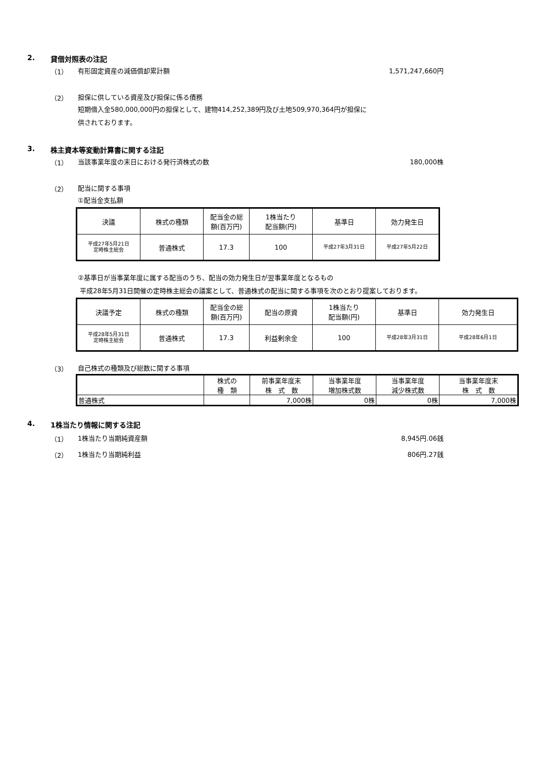2. 貸借対照表の注記
（1） 有形固定資産の減価償却累計額 1,571,247,660円
（2） 担保に供している資産及び担保に係る債務
短期借入金580,000,000円の担保として、建物414,252,389円及び土地509,970,364円が担保に
供されております。
3. 株主資本等変動計算書に関する注記
（1） 当該事業年度の末日における発行済株式の数 180,000株
（2） 配当に関する事項
①配当金支払額
| 決議 | 株式の種類 | 配当金の総 額(百万円) | 1株当たり 配当額(円) | 基準日 | 効力発生日 |
| 平成27年5月21日 定時株主総会 | 普通株式 | 17.3 | 100 | 平成27年3月31日 | 平成27年5月22日 |
②基準日が当事業年度に属する配当のうち、配当の効力発生日が翌事業年度となるもの
平成28年5月31日開催の定時株主総会の議案として、普通株式の配当に関する事項を次のとおり提案しております。
| 決議予定 | 株式の種類 | 配当金の総 額(百万円) | 配当の原資 | 1株当たり 配当額(円) | 基準日 | 効力発生日 |
| 平成28年5月31日 定時株主総会 | 普通株式 | 17.3 | 利益剰余金 | 100 | 平成28年3月31日 | 平成28年6月1日 |
（3） 自己株式の種類及び総数に関する事項
| | 株式の 種 類 | 前事業年度末 株 式 数 | 当事業年度 増加株式数 | 当事業年度 減少株式数 | 当事業年度末 株 式 数 |
| 普通株式 | | 7,000株 | 0株 | 0株 | 7,000株 |
4. 1株当たり情報に関する注記
（1） 1株当たり当期純資産額 8,945円.06銭
（2） 1株当たり当期純利益 806円.27銭